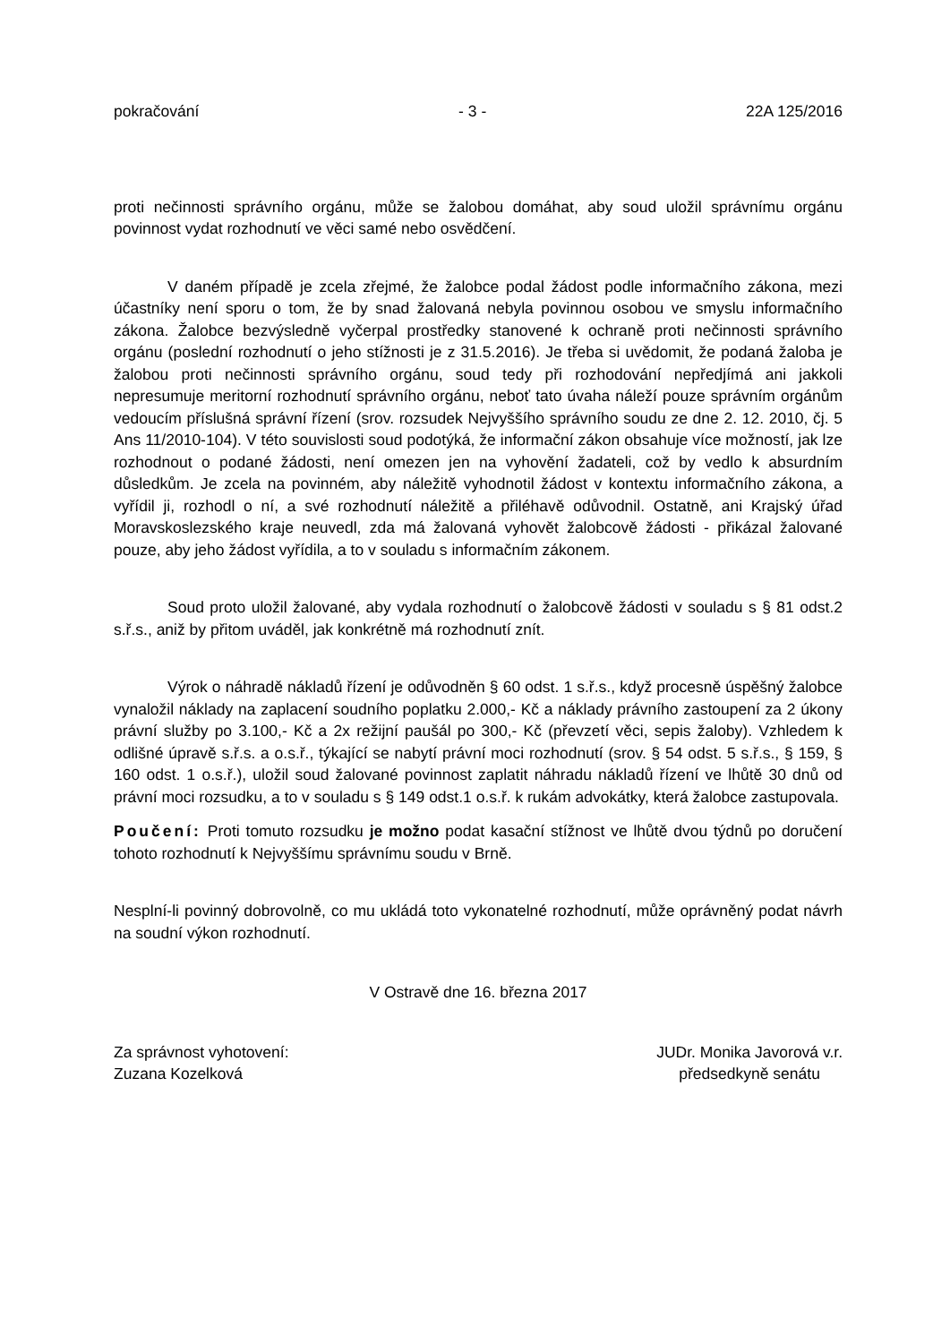pokračování - 3 - 22A 125/2016
proti nečinnosti správního orgánu, může se žalobou domáhat, aby soud uložil správnímu orgánu povinnost vydat rozhodnutí ve věci samé nebo osvědčení.
V daném případě je zcela zřejmé, že žalobce podal žádost podle informačního zákona, mezi účastníky není sporu o tom, že by snad žalovaná nebyla povinnou osobou ve smyslu informačního zákona. Žalobce bezvýsledně vyčerpal prostředky stanovené k ochraně proti nečinnosti správního orgánu (poslední rozhodnutí o jeho stížnosti je z 31.5.2016). Je třeba si uvědomit, že podaná žaloba je žalobou proti nečinnosti správního orgánu, soud tedy při rozhodování nepředjímá ani jakkoli nepresumuje meritorní rozhodnutí správního orgánu, neboť tato úvaha náleží pouze správním orgánům vedoucím příslušná správní řízení (srov. rozsudek Nejvyššího správního soudu ze dne 2. 12. 2010, čj. 5 Ans 11/2010-104). V této souvislosti soud podotýká, že informační zákon obsahuje více možností, jak lze rozhodnout o podané žádosti, není omezen jen na vyhovění žadateli, což by vedlo k absurdním důsledkům. Je zcela na povinném, aby náležitě vyhodnotil žádost v kontextu informačního zákona, a vyřídil ji, rozhodl o ní, a své rozhodnutí náležitě a přiléhavě odůvodnil. Ostatně, ani Krajský úřad Moravskoslezského kraje neuvedl, zda má žalovaná vyhovět žalobcově žádosti - přikázal žalované pouze, aby jeho žádost vyřídila, a to v souladu s informačním zákonem.
Soud proto uložil žalované, aby vydala rozhodnutí o žalobcově žádosti v souladu s § 81 odst.2 s.ř.s., aniž by přitom uváděl, jak konkrétně má rozhodnutí znít.
Výrok o náhradě nákladů řízení je odůvodněn § 60 odst. 1 s.ř.s., když procesně úspěšný žalobce vynaložil náklady na zaplacení soudního poplatku 2.000,- Kč a náklady právního zastoupení za 2 úkony právní služby po 3.100,- Kč a 2x režijní paušál po 300,- Kč (převzetí věci, sepis žaloby). Vzhledem k odlišné úpravě s.ř.s. a o.s.ř., týkající se nabytí právní moci rozhodnutí (srov. § 54 odst. 5 s.ř.s., § 159, § 160 odst. 1 o.s.ř.), uložil soud žalované povinnost zaplatit náhradu nákladů řízení ve lhůtě 30 dnů od právní moci rozsudku, a to v souladu s § 149 odst.1 o.s.ř. k rukám advokátky, která žalobce zastupovala.
Poučení: Proti tomuto rozsudku je možno podat kasační stížnost ve lhůtě dvou týdnů po doručení tohoto rozhodnutí k Nejvyššímu správnímu soudu v Brně.
Nesplní-li povinný dobrovolně, co mu ukládá toto vykonatelné rozhodnutí, může oprávněný podat návrh na soudní výkon rozhodnutí.
V Ostravě dne 16. března 2017
Za správnost vyhotovení:
Zuzana Kozelková
JUDr. Monika Javorová v.r.
předsedkyně senátu